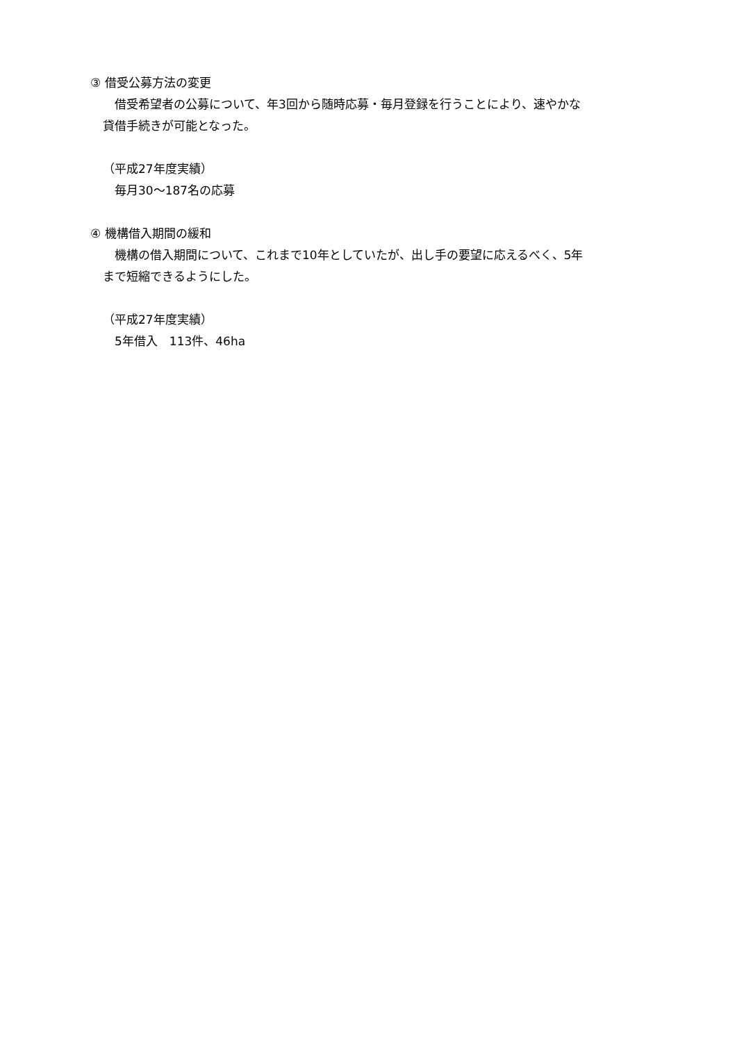③ 借受公募方法の変更
借受希望者の公募について、年3回から随時応募・毎月登録を行うことにより、速やかな
貸借手続きが可能となった。
（平成27年度実績）
毎月30～187名の応募
④ 機構借入期間の緩和
機構の借入期間について、これまで10年としていたが、出し手の要望に応えるべく、5年
まで短縮できるようにした。
（平成27年度実績）
5年借入　113件、46ha